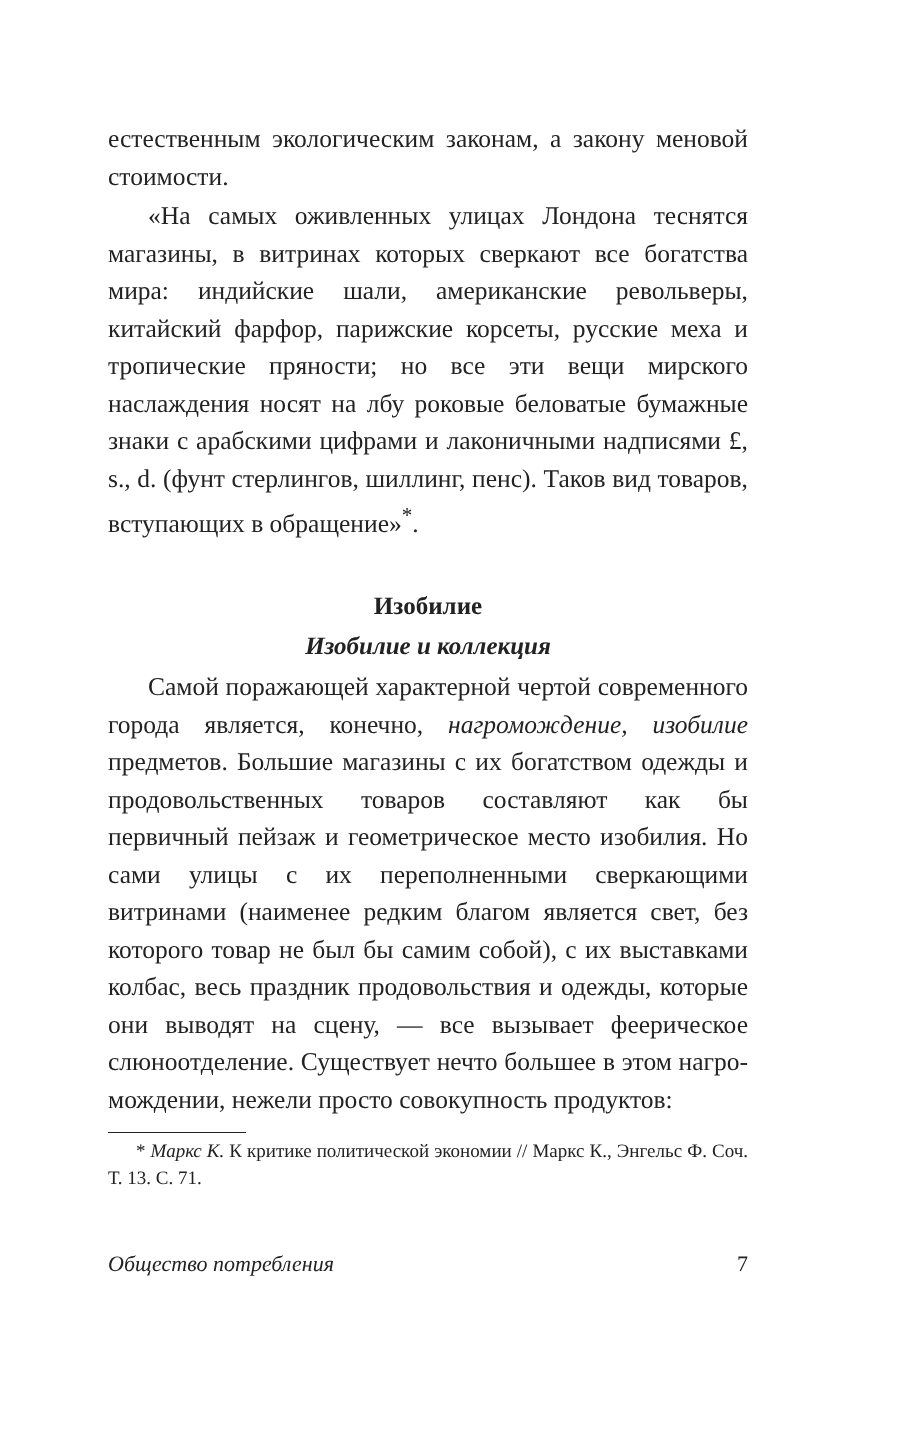естественным экологическим законам, а закону ме­новой стоимости.
«На самых оживленных улицах Лондона тес­нятся магазины, в витринах которых сверкают все богатства мира: индийские шали, американские ре­вольверы, китайский фарфор, парижские корсеты, русские меха и тропические пряности; но все эти вещи мирского наслаждения носят на лбу роковые беловатые бумажные знаки с арабскими цифрами и лаконичными надписями £, s., d. (фунт стерлин­гов, шиллинг, пенс). Таков вид товаров, вступаю­щих в обращение»<sup>*</sup>.
Изобилие
Изобилие и коллекция
Самой поражающей характерной чертой совре­менного города является, конечно, нагромождение, изобилие предметов. Большие магазины с их богат­ством одежды и продовольственных товаров состав­ляют как бы первичный пейзаж и геометрическое место изобилия. Но сами улицы с их переполнен­ными сверкающими витринами (наименее редким благом является свет, без которого товар не был бы самим собой), с их выставками колбас, весь празд­ник продовольствия и одежды, которые они выво­дят на сцену, — все вызывает феерическое слюно­отделение. Существует нечто большее в этом нагро­мождении, нежели просто совокупность продуктов:
* Маркс К. К критике политической экономии // Маркс К., Энгельс Ф. Соч. Т. 13. С. 71.
Общество потребления 7